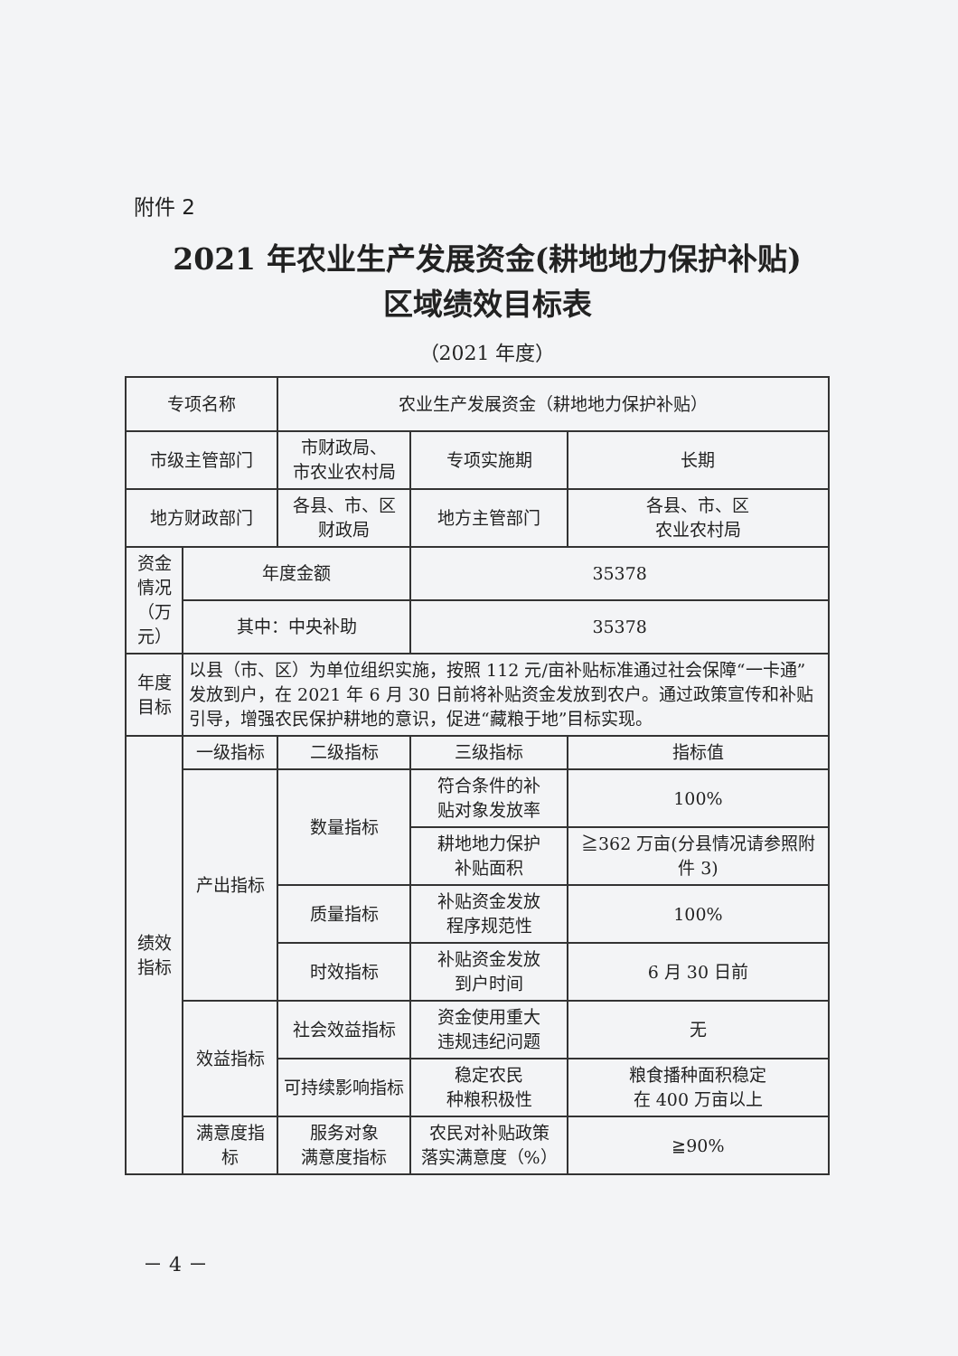附件 2
2021 年农业生产发展资金(耕地地力保护补贴)
区域绩效目标表
（2021 年度）
| 专项名称 | | 农业生产发展资金（耕地地力保护补贴） | | |
| 市级主管部门 | | 市财政局、 市农业农村局 | 专项实施期 | 长期 |
| 地方财政部门 | | 各县、市、区 财政局 | 地方主管部门 | 各县、市、区 农业农村局 |
| 资金 情况 （万元） | 年度金额 | | 35378 | |
| | 其中：中央补助 | | 35378 | |
| 年度 目标 | 以县（市、区）为单位组织实施，按照 112 元/亩补贴标准通过社会保障“一卡通”发放到户，在 2021 年 6 月 30 日前将补贴资金发放到农户。通过政策宣传和补贴引导，增强农民保护耕地的意识，促进“藏粮于地”目标实现。 | | | |
| 绩效 指标 | 一级指标 | 二级指标 | 三级指标 | 指标值 |
| | 产出指标 | 数量指标 | 符合条件的补 贴对象发放率 | 100% |
| | | | 耕地地力保护 补贴面积 | ≧362 万亩(分县情况请参照附件 3) |
| | | 质量指标 | 补贴资金发放 程序规范性 | 100% |
| | | 时效指标 | 补贴资金发放 到户时间 | 6 月 30 日前 |
| | 效益指标 | 社会效益指标 | 资金使用重大 违规违纪问题 | 无 |
| | | 可持续影响指标 | 稳定农民 种粮积极性 | 粮食播种面积稳定 在 400 万亩以上 |
| | 满意度指标 | 服务对象 满意度指标 | 农民对补贴政策 落实满意度（%） | ≧90% |
－ 4 －